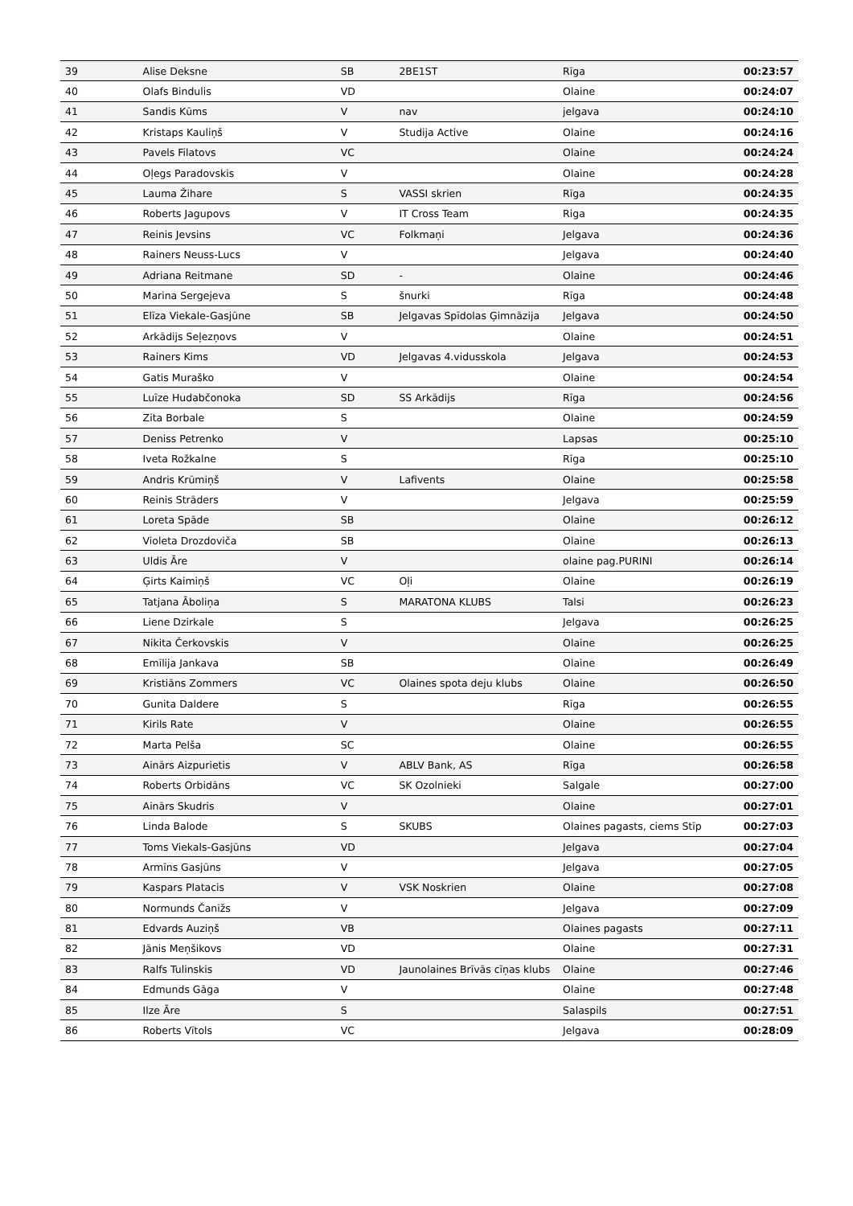| 39 | Alise Deksne | SB | 2BE1ST | Rīga | 00:23:57 |
| 40 | Olafs Bindulis | VD | | Olaine | 00:24:07 |
| 41 | Sandis Kūms | V | nav | jelgava | 00:24:10 |
| 42 | Kristaps Kauliņš | V | Studija Active | Olaine | 00:24:16 |
| 43 | Pavels Filatovs | VC | | Olaine | 00:24:24 |
| 44 | Oļegs Paradovskis | V | | Olaine | 00:24:28 |
| 45 | Lauma Žihare | S | VASSI skrien | Rīga | 00:24:35 |
| 46 | Roberts Jagupovs | V | IT Cross Team | Riga | 00:24:35 |
| 47 | Reinis Jevsins | VC | Folkmaņi | Jelgava | 00:24:36 |
| 48 | Rainers Neuss-Lucs | V | | Jelgava | 00:24:40 |
| 49 | Adriana Reitmane | SD | - | Olaine | 00:24:46 |
| 50 | Marina Sergejeva | S | šnurki | Rīga | 00:24:48 |
| 51 | Elīza Viekale-Gasjūne | SB | Jelgavas Spīdolas Ģimnāzija | Jelgava | 00:24:50 |
| 52 | Arkādijs Seļezņovs | V | | Olaine | 00:24:51 |
| 53 | Rainers Kims | VD | Jelgavas 4.vidusskola | Jelgava | 00:24:53 |
| 54 | Gatis Muraško | V | | Olaine | 00:24:54 |
| 55 | Luīze Hudabčonoka | SD | SS Arkādijs | Rīga | 00:24:56 |
| 56 | Zita Borbale | S | | Olaine | 00:24:59 |
| 57 | Deniss Petrenko | V | | Lapsas | 00:25:10 |
| 58 | Iveta Rožkalne | S | | Rīga | 00:25:10 |
| 59 | Andris Krūmiņš | V | Lafivents | Olaine | 00:25:58 |
| 60 | Reinis Strāders | V | | Jelgava | 00:25:59 |
| 61 | Loreta Spāde | SB | | Olaine | 00:26:12 |
| 62 | Violeta Drozdoviča | SB | | Olaine | 00:26:13 |
| 63 | Uldis Āre | V | | olaine pag.PURINI | 00:26:14 |
| 64 | Ģirts Kaimiņš | VC | Oļi | Olaine | 00:26:19 |
| 65 | Tatjana Āboliņa | S | MARATONA KLUBS | Talsi | 00:26:23 |
| 66 | Liene Dzirkale | S | | Jelgava | 00:26:25 |
| 67 | Nikita Čerkovskis | V | | Olaine | 00:26:25 |
| 68 | Emīlija Jankava | SB | | Olaine | 00:26:49 |
| 69 | Kristiāns Zommers | VC | Olaines spota deju klubs | Olaine | 00:26:50 |
| 70 | Gunita Daldere | S | | Rīga | 00:26:55 |
| 71 | Kirils Rate | V | | Olaine | 00:26:55 |
| 72 | Marta Pelša | SC | | Olaine | 00:26:55 |
| 73 | Ainārs Aizpurietis | V | ABLV Bank, AS | Rīga | 00:26:58 |
| 74 | Roberts Orbidāns | VC | SK Ozolnieki | Salgale | 00:27:00 |
| 75 | Ainārs Skudris | V | | Olaine | 00:27:01 |
| 76 | Linda Balode | S | SKUBS | Olaines pagasts, ciems Stīp | 00:27:03 |
| 77 | Toms Viekals-Gasjūns | VD | | Jelgava | 00:27:04 |
| 78 | Armīns Gasjūns | V | | Jelgava | 00:27:05 |
| 79 | Kaspars Platacis | V | VSK Noskrien | Olaine | 00:27:08 |
| 80 | Normunds Čanižs | V | | Jelgava | 00:27:09 |
| 81 | Edvards Auziņš | VB | | Olaines pagasts | 00:27:11 |
| 82 | Jānis Meņšikovs | VD | | Olaine | 00:27:31 |
| 83 | Ralfs Tulinskis | VD | Jaunolaines Brīvās cīņas klubs | Olaine | 00:27:46 |
| 84 | Edmunds Gāga | V | | Olaine | 00:27:48 |
| 85 | Ilze Āre | S | | Salaspils | 00:27:51 |
| 86 | Roberts Vītols | VC | | Jelgava | 00:28:09 |